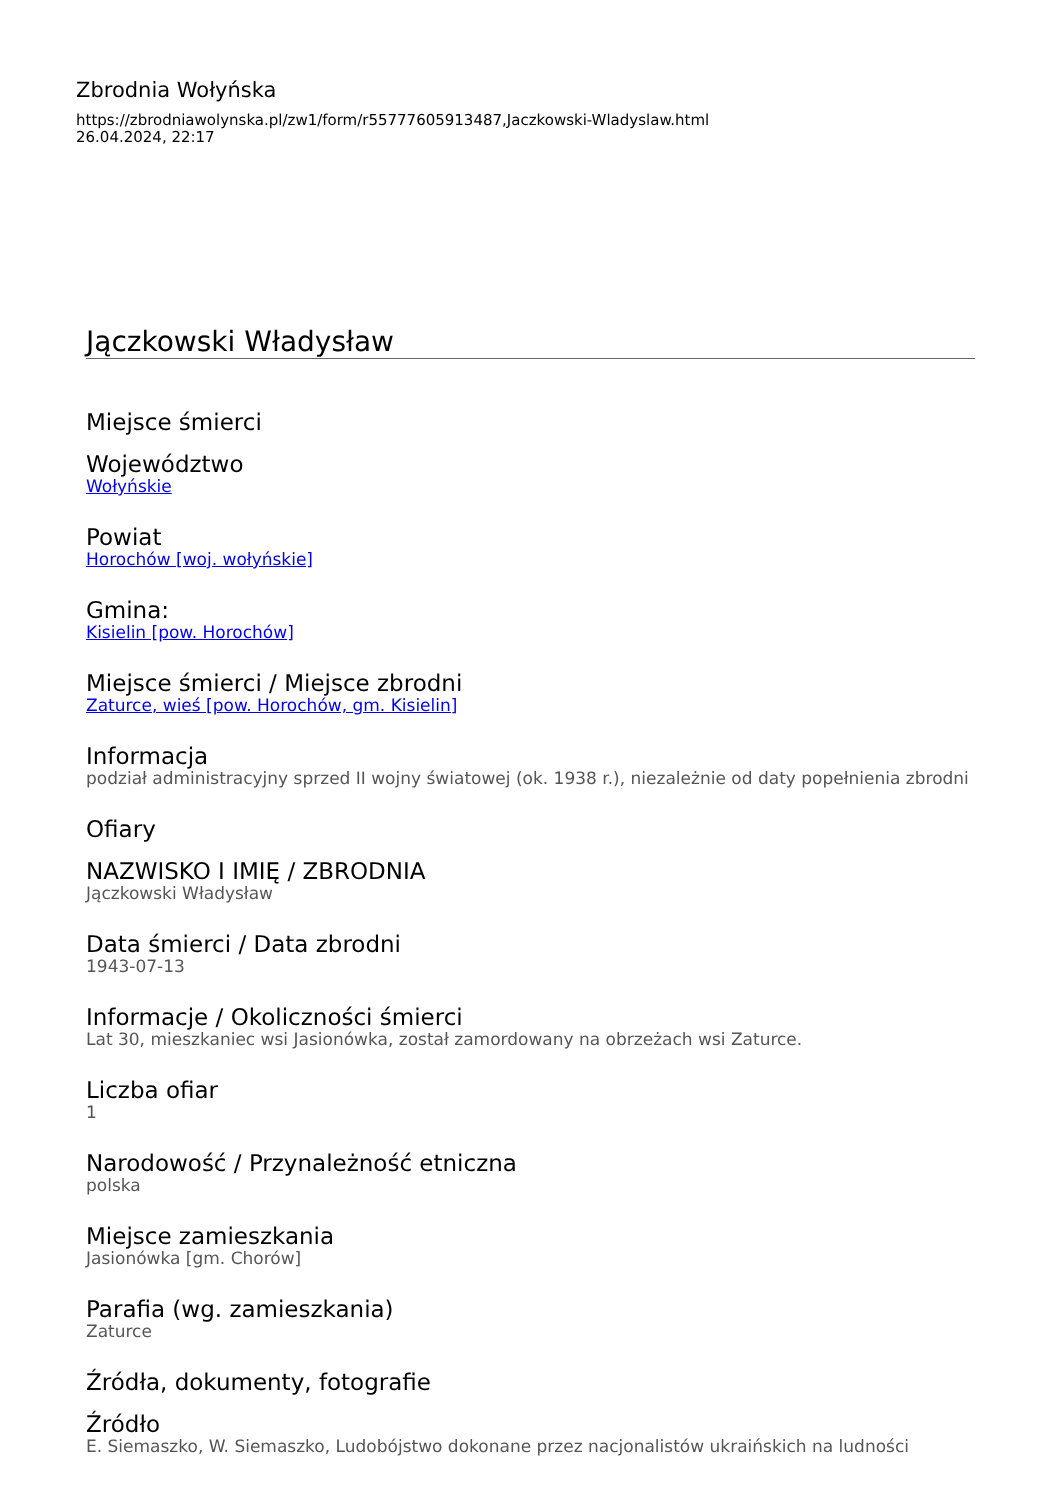Zbrodnia Wołyńska
https://zbrodniawolynska.pl/zw1/form/r55777605913487,Jaczkowski-Wladyslaw.html
26.04.2024, 22:17
Jączkowski Władysław
Miejsce śmierci
Województwo
Wołyńskie
Powiat
Horochów [woj. wołyńskie]
Gmina:
Kisielin [pow. Horochów]
Miejsce śmierci / Miejsce zbrodni
Zaturce, wieś [pow. Horochów, gm. Kisielin]
Informacja
podział administracyjny sprzed II wojny światowej (ok. 1938 r.), niezależnie od daty popełnienia zbrodni
Ofiary
NAZWISKO I IMIĘ / ZBRODNIA
Jączkowski Władysław
Data śmierci / Data zbrodni
1943-07-13
Informacje / Okoliczności śmierci
Lat 30, mieszkaniec wsi Jasionówka, został zamordowany na obrzeżach wsi Zaturce.
Liczba ofiar
1
Narodowość / Przynależność etniczna
polska
Miejsce zamieszkania
Jasionówka [gm. Chorów]
Parafia (wg. zamieszkania)
Zaturce
Źródła, dokumenty, fotografie
Źródło
E. Siemaszko, W. Siemaszko, Ludobójstwo dokonane przez nacjonalistów ukraińskich na ludności